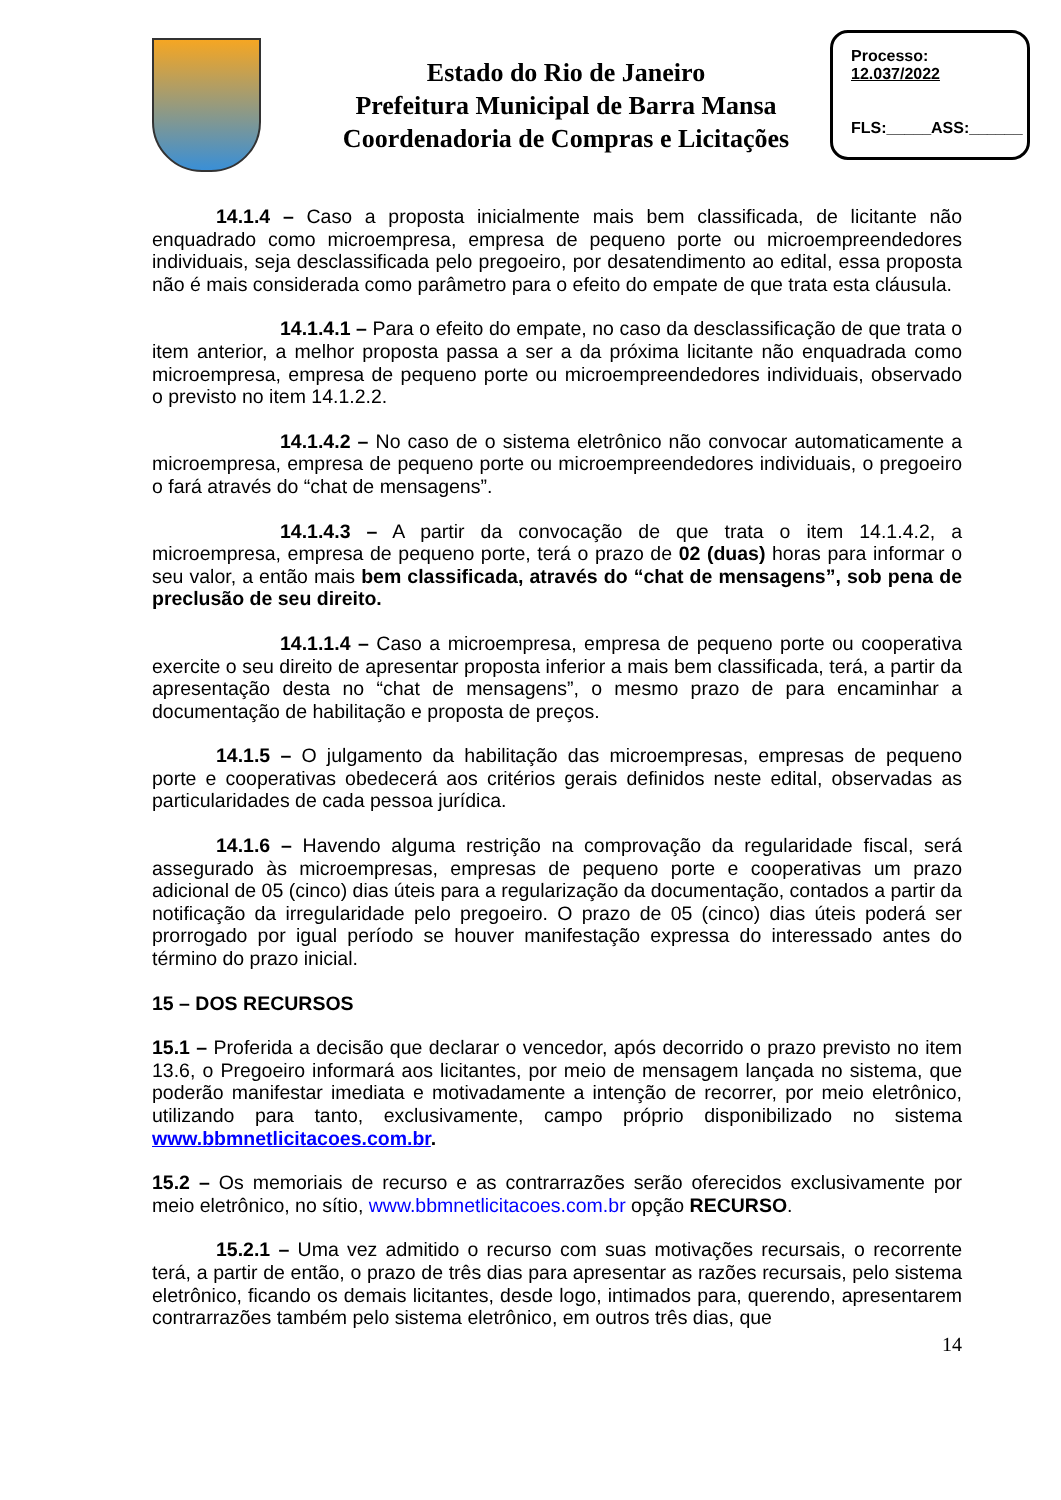Estado do Rio de Janeiro
Prefeitura Municipal de Barra Mansa
Coordenadoria de Compras e Licitações
Processo:
12.037/2022
FLS:_____ASS:______
14.1.4 – Caso a proposta inicialmente mais bem classificada, de licitante não enquadrado como microempresa, empresa de pequeno porte ou microempreendedores individuais, seja desclassificada pelo pregoeiro, por desatendimento ao edital, essa proposta não é mais considerada como parâmetro para o efeito do empate de que trata esta cláusula.
14.1.4.1 – Para o efeito do empate, no caso da desclassificação de que trata o item anterior, a melhor proposta passa a ser a da próxima licitante não enquadrada como microempresa, empresa de pequeno porte ou microempreendedores individuais, observado o previsto no item 14.1.2.2.
14.1.4.2 – No caso de o sistema eletrônico não convocar automaticamente a microempresa, empresa de pequeno porte ou microempreendedores individuais, o pregoeiro o fará através do “chat de mensagens”.
14.1.4.3 – A partir da convocação de que trata o item 14.1.4.2, a microempresa, empresa de pequeno porte, terá o prazo de 02 (duas) horas para informar o seu valor, a então mais bem classificada, através do “chat de mensagens”, sob pena de preclusão de seu direito.
14.1.1.4 – Caso a microempresa, empresa de pequeno porte ou cooperativa exercite o seu direito de apresentar proposta inferior a mais bem classificada, terá, a partir da apresentação desta no “chat de mensagens”, o mesmo prazo de para encaminhar a documentação de habilitação e proposta de preços.
14.1.5 – O julgamento da habilitação das microempresas, empresas de pequeno porte e cooperativas obedecerá aos critérios gerais definidos neste edital, observadas as particularidades de cada pessoa jurídica.
14.1.6 – Havendo alguma restrição na comprovação da regularidade fiscal, será assegurado às microempresas, empresas de pequeno porte e cooperativas um prazo adicional de 05 (cinco) dias úteis para a regularização da documentação, contados a partir da notificação da irregularidade pelo pregoeiro. O prazo de 05 (cinco) dias úteis poderá ser prorrogado por igual período se houver manifestação expressa do interessado antes do término do prazo inicial.
15 – DOS RECURSOS
15.1 – Proferida a decisão que declarar o vencedor, após decorrido o prazo previsto no item 13.6, o Pregoeiro informará aos licitantes, por meio de mensagem lançada no sistema, que poderão manifestar imediata e motivadamente a intenção de recorrer, por meio eletrônico, utilizando para tanto, exclusivamente, campo próprio disponibilizado no sistema www.bbmnetlicitacoes.com.br.
15.2 – Os memoriais de recurso e as contrarrazões serão oferecidos exclusivamente por meio eletrônico, no sítio, www.bbmnetlicitacoes.com.br opção RECURSO.
15.2.1 – Uma vez admitido o recurso com suas motivações recursais, o recorrente terá, a partir de então, o prazo de três dias para apresentar as razões recursais, pelo sistema eletrônico, ficando os demais licitantes, desde logo, intimados para, querendo, apresentarem contrarrazões também pelo sistema eletrônico, em outros três dias, que
14